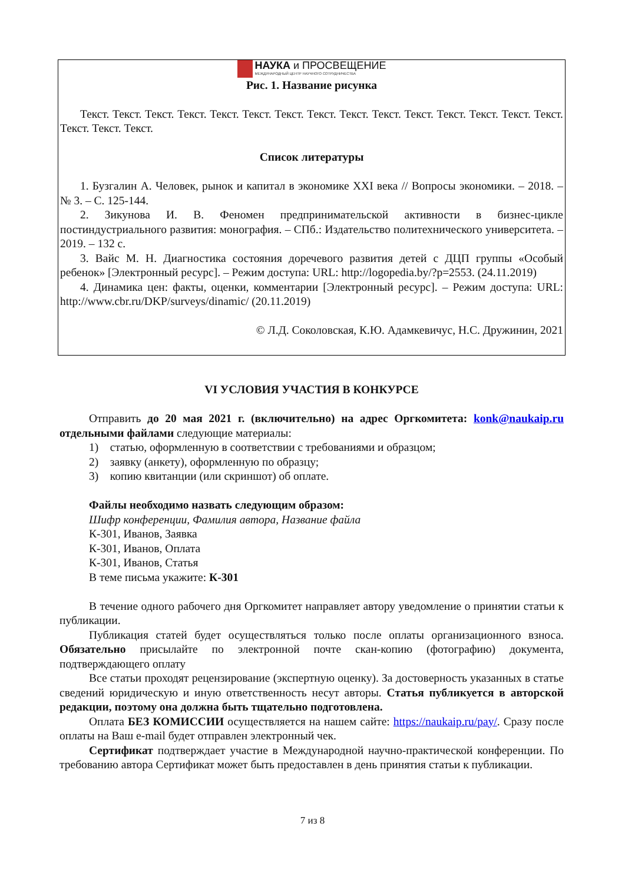НАУКА и ПРОСВЕЩЕНИЕ
МЕЖДУНАРОДНЫЙ ЦЕНТР НАУЧНОГО СОТРУДНИЧЕСТВА
Рис. 1. Название рисунка
Текст. Текст. Текст. Текст. Текст. Текст. Текст. Текст. Текст. Текст. Текст. Текст. Текст. Текст. Текст. Текст. Текст. Текст.
Список литературы
1. Бузгалин А. Человек, рынок и капитал в экономике XXI века // Вопросы экономики. – 2018. – № 3. – С. 125-144.
2. Зикунова И. В. Феномен предпринимательской активности в бизнес-цикле постиндустриального развития: монография. – СПб.: Издательство политехнического университета. – 2019. – 132 с.
3. Вайс М. Н. Диагностика состояния доречевого развития детей с ДЦП группы «Особый ребенок» [Электронный ресурс]. – Режим доступа: URL: http://logopedia.by/?p=2553. (24.11.2019)
4. Динамика цен: факты, оценки, комментарии [Электронный ресурс]. – Режим доступа: URL: http://www.cbr.ru/DKP/surveys/dinamic/ (20.11.2019)
© Л.Д. Соколовская, К.Ю. Адамкевичус, Н.С. Дружинин, 2021
VI УСЛОВИЯ УЧАСТИЯ В КОНКУРСЕ
Отправить до 20 мая 2021 г. (включительно) на адрес Оргкомитета: konk@naukaip.ru отдельными файлами следующие материалы:
1) статью, оформленную в соответствии с требованиями и образцом;
2) заявку (анкету), оформленную по образцу;
3) копию квитанции (или скриншот) об оплате.
Файлы необходимо назвать следующим образом:
Шифр конференции, Фамилия автора, Название файла
К-301, Иванов, Заявка
К-301, Иванов, Оплата
К-301, Иванов, Статья
В теме письма укажите: К-301
В течение одного рабочего дня Оргкомитет направляет автору уведомление о принятии статьи к публикации.
Публикация статей будет осуществляться только после оплаты организационного взноса. Обязательно присылайте по электронной почте скан-копию (фотографию) документа, подтверждающего оплату
Все статьи проходят рецензирование (экспертную оценку). За достоверность указанных в статье сведений юридическую и иную ответственность несут авторы. Статья публикуется в авторской редакции, поэтому она должна быть тщательно подготовлена.
Оплата БЕЗ КОМИССИИ осуществляется на нашем сайте: https://naukaip.ru/pay/. Сразу после оплаты на Ваш e-mail будет отправлен электронный чек.
Сертификат подтверждает участие в Международной научно-практической конференции. По требованию автора Сертификат может быть предоставлен в день принятия статьи к публикации.
7 из 8